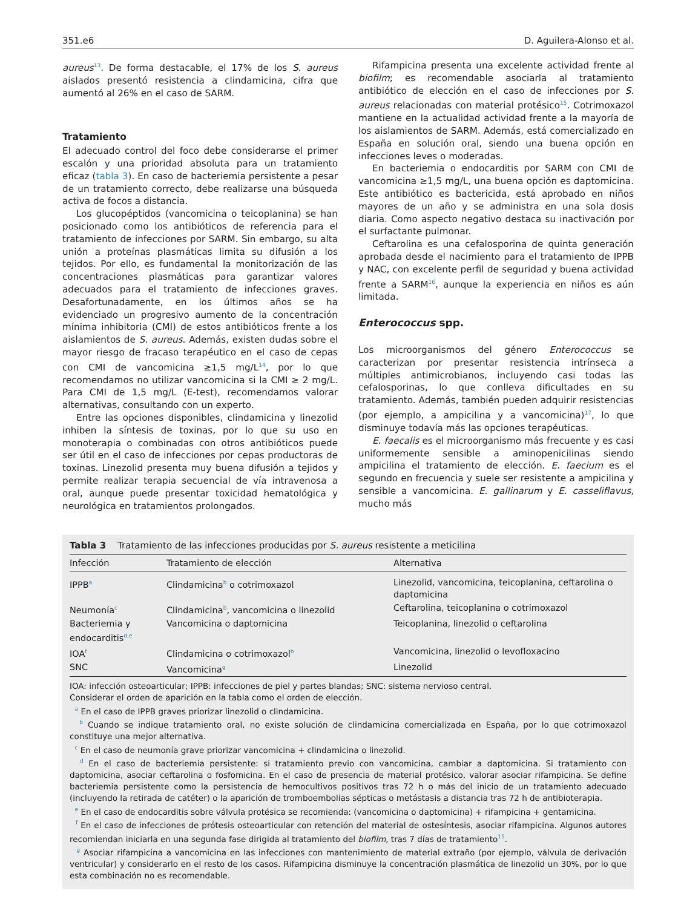351.e6 D. Aguilera-Alonso et al.
aureus<sup>13</sup>. De forma destacable, el 17% de los S. aureus aislados presentó resistencia a clindamicina, cifra que aumentó al 26% en el caso de SARM.
Tratamiento
El adecuado control del foco debe considerarse el primer escalón y una prioridad absoluta para un tratamiento eficaz (tabla 3). En caso de bacteriemia persistente a pesar de un tratamiento correcto, debe realizarse una búsqueda activa de focos a distancia.
Los glucopéptidos (vancomicina o teicoplanina) se han posicionado como los antibióticos de referencia para el tratamiento de infecciones por SARM. Sin embargo, su alta unión a proteínas plasmáticas limita su difusión a los tejidos. Por ello, es fundamental la monitorización de las concentraciones plasmáticas para garantizar valores adecuados para el tratamiento de infecciones graves. Desafortunadamente, en los últimos años se ha evidenciado un progresivo aumento de la concentración mínima inhibitoria (CMI) de estos antibióticos frente a los aislamientos de S. aureus. Además, existen dudas sobre el mayor riesgo de fracaso terapéutico en el caso de cepas con CMI de vancomicina ≥1,5 mg/L<sup>14</sup>, por lo que recomendamos no utilizar vancomicina si la CMI ≥ 2 mg/L. Para CMI de 1,5 mg/L (E-test), recomendamos valorar alternativas, consultando con un experto.
Entre las opciones disponibles, clindamicina y linezolid inhiben la síntesis de toxinas, por lo que su uso en monoterapia o combinadas con otros antibióticos puede ser útil en el caso de infecciones por cepas productoras de toxinas. Linezolid presenta muy buena difusión a tejidos y permite realizar terapia secuencial de vía intravenosa a oral, aunque puede presentar toxicidad hematológica y neurológica en tratamientos prolongados.
Rifampicina presenta una excelente actividad frente al biofilm; es recomendable asociarla al tratamiento antibiótico de elección en el caso de infecciones por S. aureus relacionadas con material protésico<sup>15</sup>. Cotrimoxazol mantiene en la actualidad actividad frente a la mayoría de los aislamientos de SARM. Además, está comercializado en España en solución oral, siendo una buena opción en infecciones leves o moderadas.
En bacteriemia o endocarditis por SARM con CMI de vancomicina ≥1,5 mg/L, una buena opción es daptomicina. Este antibiótico es bactericida, está aprobado en niños mayores de un año y se administra en una sola dosis diaria. Como aspecto negativo destaca su inactivación por el surfactante pulmonar.
Ceftarolina es una cefalosporina de quinta generación aprobada desde el nacimiento para el tratamiento de IPPB y NAC, con excelente perfil de seguridad y buena actividad frente a SARM<sup>16</sup>, aunque la experiencia en niños es aún limitada.
Enterococcus spp.
Los microorganismos del género Enterococcus se caracterizan por presentar resistencia intrínseca a múltiples antimicrobianos, incluyendo casi todas las cefalosporinas, lo que conlleva dificultades en su tratamiento. Además, también pueden adquirir resistencias (por ejemplo, a ampicilina y a vancomicina)<sup>17</sup>, lo que disminuye todavía más las opciones terapéuticas.
E. faecalis es el microorganismo más frecuente y es casi uniformemente sensible a aminopenicilinas siendo ampicilina el tratamiento de elección. E. faecium es el segundo en frecuencia y suele ser resistente a ampicilina y sensible a vancomicina. E. gallinarum y E. casseliflavus, mucho más
Tabla 3 Tratamiento de las infecciones producidas por S. aureus resistente a meticilina
| Infección | Tratamiento de elección | Alternativa |
| --- | --- | --- |
| IPPB<sup>a</sup> | Clindamicina<sup>b</sup> o cotrimoxazol | Linezolid, vancomicina, teicoplanina, ceftarolina o daptomicina |
| Neumonía<sup>c</sup> | Clindamicina<sup>b</sup>, vancomicina o linezolid | Ceftarolina, teicoplanina o cotrimoxazol |
| Bacteriemia y endocarditis<sup>d,e</sup> | Vancomicina o daptomicina | Teicoplanina, linezolid o ceftarolina |
| IOA<sup>f</sup> | Clindamicina o cotrimoxazol<sup>b</sup> | Vancomicina, linezolid o levofloxacino |
| SNC | Vancomicina<sup>g</sup> | Linezolid |
IOA: infección osteoarticular; IPPB: infecciones de piel y partes blandas; SNC: sistema nervioso central.
Considerar el orden de aparición en la tabla como el orden de elección.
<sup>a</sup> En el caso de IPPB graves priorizar linezolid o clindamicina.
<sup>b</sup> Cuando se indique tratamiento oral, no existe solución de clindamicina comercializada en España, por lo que cotrimoxazol constituye una mejor alternativa.
<sup>c</sup> En el caso de neumonía grave priorizar vancomicina + clindamicina o linezolid.
<sup>d</sup> En el caso de bacteriemia persistente: si tratamiento previo con vancomicina, cambiar a daptomicina. Si tratamiento con daptomicina, asociar ceftarolina o fosfomicina. En el caso de presencia de material protésico, valorar asociar rifampicina. Se define bacteriemia persistente como la persistencia de hemocultivos positivos tras 72 h o más del inicio de un tratamiento adecuado (incluyendo la retirada de catéter) o la aparición de tromboembolias sépticas o metástasis a distancia tras 72 h de antibioterapia.
<sup>e</sup> En el caso de endocarditis sobre válvula protésica se recomienda: (vancomicina o daptomicina) + rifampicina + gentamicina.
<sup>f</sup> En el caso de infecciones de prótesis osteoarticular con retención del material de ostesíntesis, asociar rifampicina. Algunos autores recomiendan iniciarla en una segunda fase dirigida al tratamiento del biofilm, tras 7 días de tratamiento<sup>15</sup>.
<sup>g</sup> Asociar rifampicina a vancomicina en las infecciones con mantenimiento de material extraño (por ejemplo, válvula de derivación ventricular) y considerarlo en el resto de los casos. Rifampicina disminuye la concentración plasmática de linezolid un 30%, por lo que esta combinación no es recomendable.